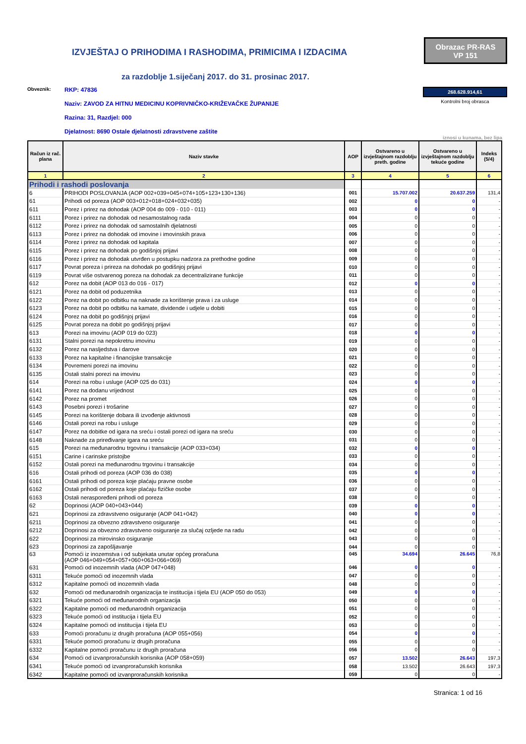IZVJEŠTAJ O PRIHODIMA I RASHODIMA, PRIMICIMA I IZDACIMA
Obrazac PR-RAS
VP 151
za razdoblje 1.siječanj 2017. do 31. prosinac 2017.
Obveznik:
RKP: 47836
Naziv: ZAVOD ZA HITNU MEDICINU KOPRIVNIČKO-KRIŽEVAČKE ŽUPANIJE
Razina: 31, Razdjel: 000
Djelatnost: 8690 Ostale djelatnosti zdravstvene zaštite
268.628.914,61
Kontrolni broj obrasca
iznosi u kunama, bez lipa
| Račun iz rač. plana | Naziv stavke | AOP | Ostvareno u izvještajnom razdoblju preth. godine | Ostvareno u izvještajnom razdoblju tekuće godine | Indeks (5/4) |
| --- | --- | --- | --- | --- | --- |
| 1 | 2 | 3 | 4 | 5 | 6 |
| Prihodi i rashodi poslovanja | | | | | |
| 6 | PRIHODI POSLOVANJA (AOP 002+039+045+074+105+123+130+136) | 001 | 15.707.002 | 20.637.259 | 131,4 |
| 61 | Prihodi od poreza (AOP 003+012+018+024+032+035) | 002 | 0 | 0 | - |
| 611 | Porez i prirez na dohodak (AOP 004 do 009 - 010 - 011) | 003 | 0 | 0 | - |
| 6111 | Porez i prirez na dohodak od nesamostalnog rada | 004 | 0 | 0 | - |
| 6112 | Porez i prirez na dohodak od samostalnih djelatnosti | 005 | 0 | 0 | - |
| 6113 | Porez i prirez na dohodak od imovine i imovinskih prava | 006 | 0 | 0 | - |
| 6114 | Porez i prirez na dohodak od kapitala | 007 | 0 | 0 | - |
| 6115 | Porez i prirez na dohodak po godišnjoj prijavi | 008 | 0 | 0 | - |
| 6116 | Porez i prirez na dohodak utvrđen u postupku nadzora za prethodne godine | 009 | 0 | 0 | - |
| 6117 | Povrat poreza i prireza na dohodak po godišnjoj prijavi | 010 | 0 | 0 | - |
| 6119 | Povrat više ostvarenog poreza na dohodak za decentralizirane funkcije | 011 | 0 | 0 | - |
| 612 | Porez na dobit (AOP 013 do 016 - 017) | 012 | 0 | 0 | - |
| 6121 | Porez na dobit od poduzetnika | 013 | 0 | 0 | - |
| 6122 | Porez na dobit po odbitku na naknade za korištenje prava i za usluge | 014 | 0 | 0 | - |
| 6123 | Porez na dobit po odbitku na kamate, dividende i udjele u dobiti | 015 | 0 | 0 | - |
| 6124 | Porez na dobit po godišnjoj prijavi | 016 | 0 | 0 | - |
| 6125 | Povrat poreza na dobit po godišnjoj prijavi | 017 | 0 | 0 | - |
| 613 | Porezi na imovinu (AOP 019 do 023) | 018 | 0 | 0 | - |
| 6131 | Stalni porezi na nepokretnu imovinu | 019 | 0 | 0 | - |
| 6132 | Porez na nasljedstva i darove | 020 | 0 | 0 | - |
| 6133 | Porez na kapitalne i financijske transakcije | 021 | 0 | 0 | - |
| 6134 | Povremeni porezi na imovinu | 022 | 0 | 0 | - |
| 6135 | Ostali stalni porezi na imovinu | 023 | 0 | 0 | - |
| 614 | Porezi na robu i usluge (AOP 025 do 031) | 024 | 0 | 0 | - |
| 6141 | Porez na dodanu vrijednost | 025 | 0 | 0 | - |
| 6142 | Porez na promet | 026 | 0 | 0 | - |
| 6143 | Posebni porezi i trošarine | 027 | 0 | 0 | - |
| 6145 | Porezi na korištenje dobara ili izvođenje aktivnosti | 028 | 0 | 0 | - |
| 6146 | Ostali porezi na robu i usluge | 029 | 0 | 0 | - |
| 6147 | Porez na dobitke od igara na sreću i ostali porezi od igara na sreću | 030 | 0 | 0 | - |
| 6148 | Naknade za priređivanje igara na sreću | 031 | 0 | 0 | - |
| 615 | Porezi na međunarodnu trgovinu i transakcije (AOP 033+034) | 032 | 0 | 0 | - |
| 6151 | Carine i carinske pristojbe | 033 | 0 | 0 | - |
| 6152 | Ostali porezi na međunarodnu trgovinu i transakcije | 034 | 0 | 0 | - |
| 616 | Ostali prihodi od poreza (AOP 036 do 038) | 035 | 0 | 0 | - |
| 6161 | Ostali prihodi od poreza koje plaćaju pravne osobe | 036 | 0 | 0 | - |
| 6162 | Ostali prihodi od poreza koje plaćaju fizičke osobe | 037 | 0 | 0 | - |
| 6163 | Ostali neraspoređeni prihodi od poreza | 038 | 0 | 0 | - |
| 62 | Doprinosi (AOP 040+043+044) | 039 | 0 | 0 | - |
| 621 | Doprinosi za zdravstveno osiguranje (AOP 041+042) | 040 | 0 | 0 | - |
| 6211 | Doprinosi za obvezno zdravstveno osiguranje | 041 | 0 | 0 | - |
| 6212 | Doprinosi za obvezno zdravstveno osiguranje za slučaj ozljede na radu | 042 | 0 | 0 | - |
| 622 | Doprinosi za mirovinsko osiguranje | 043 | 0 | 0 | - |
| 623 | Doprinosi za zapošljavanje | 044 | 0 | 0 | - |
| 63 | Pomoći iz inozemstva i od subjekata unutar općeg proračuna (AOP 046+049+054+057+060+063+066+069) | 045 | 34.694 | 26.645 | 76,8 |
| 631 | Pomoći od inozemnih vlada (AOP 047+048) | 046 | 0 | 0 | - |
| 6311 | Tekuće pomoći od inozemnih vlada | 047 | 0 | 0 | - |
| 6312 | Kapitalne pomoći od inozemnih vlada | 048 | 0 | 0 | - |
| 632 | Pomoći od međunarodnih organizacija te institucija i tijela EU (AOP 050 do 053) | 049 | 0 | 0 | - |
| 6321 | Tekuće pomoći od međunarodnih organizacija | 050 | 0 | 0 | - |
| 6322 | Kapitalne pomoći od međunarodnih organizacija | 051 | 0 | 0 | - |
| 6323 | Tekuće pomoći od institucija i tijela EU | 052 | 0 | 0 | - |
| 6324 | Kapitalne pomoći od institucija i tijela EU | 053 | 0 | 0 | - |
| 633 | Pomoći proračunu iz drugih proračuna (AOP 055+056) | 054 | 0 | 0 | - |
| 6331 | Tekuće pomoći proračunu iz drugih proračuna | 055 | 0 | 0 | - |
| 6332 | Kapitalne pomoći proračunu iz drugih proračuna | 056 | 0 | 0 | - |
| 634 | Pomoći od izvanproračunskih korisnika (AOP 058+059) | 057 | 13.502 | 26.643 | 197,3 |
| 6341 | Tekuće pomoći od izvanproračunskih korisnika | 058 | 13.502 | 26.643 | 197,3 |
| 6342 | Kapitalne pomoći od izvanproračunskih korisnika | 059 | 0 | 0 | - |
Stranica: 1 od 16